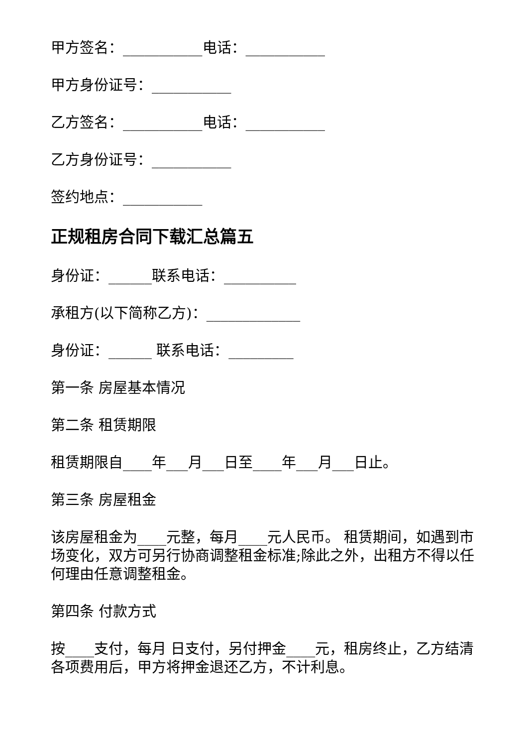甲方签名：___________电话：___________
甲方身份证号：___________
乙方签名：___________电话：___________
乙方身份证号：___________
签约地点：___________
正规租房合同下载汇总篇五
身份证：______联系电话：__________
承租方(以下简称乙方)：_____________
身份证：______ 联系电话：_________
第一条 房屋基本情况
第二条 租赁期限
租赁期限自____年___月___日至____年___月___日止。
第三条 房屋租金
该房屋租金为____元整，每月____元人民币。 租赁期间，如遇到市场变化，双方可另行协商调整租金标准;除此之外，出租方不得以任何理由任意调整租金。
第四条 付款方式
按____支付，每月 日支付，另付押金____元，租房终止，乙方结清各项费用后，甲方将押金退还乙方，不计利息。